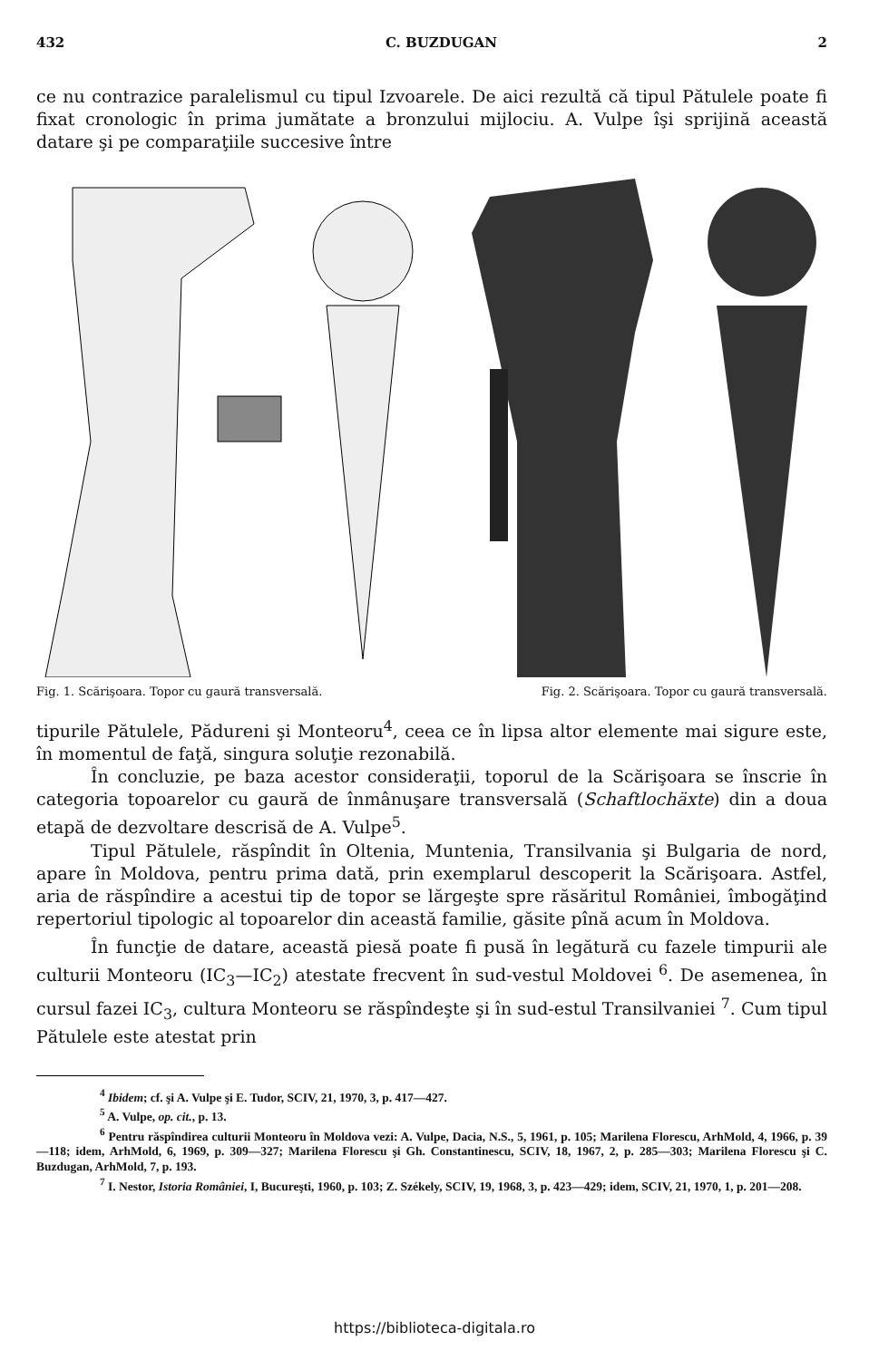432 C. BUZDUGAN 2
ce nu contrazice paralelismul cu tipul Izvoarele. De aici rezultă că tipul Pătulele poate fi fixat cronologic în prima jumătate a bronzului mijlociu. A. Vulpe îşi sprijină această datare şi pe comparaţiile succesive între
Fig. 1. Scărişoara. Topor cu gaură transversală. Fig. 2. Scărişoara. Topor cu gaură transversală.
tipurile Pătulele, Pădureni şi Monteoru<sup>4</sup>, ceea ce în lipsa altor elemente mai sigure este, în momentul de faţă, singura soluţie rezonabilă.
În concluzie, pe baza acestor consideraţii, toporul de la Scărişoara se înscrie în categoria topoarelor cu gaură de înmânuşare transversală (Schaftlochäxte) din a doua etapă de dezvoltare descrisă de A. Vulpe<sup>5</sup>.
Tipul Pătulele, răspîndit în Oltenia, Muntenia, Transilvania şi Bulgaria de nord, apare în Moldova, pentru prima dată, prin exemplarul descoperit la Scărişoara. Astfel, aria de răspîndire a acestui tip de topor se lărgeşte spre răsăritul României, îmbogăţind repertoriul tipologic al topoarelor din această familie, găsite pînă acum în Moldova.
În funcţie de datare, această piesă poate fi pusă în legătură cu fazele timpurii ale culturii Monteoru (IC<sub>3</sub>—IC<sub>2</sub>) atestate frecvent în sud-vestul Moldovei <sup>6</sup>. De asemenea, în cursul fazei IC<sub>3</sub>, cultura Monteoru se răspîndeşte şi în sud-estul Transilvaniei <sup>7</sup>. Cum tipul Pătulele este atestat prin
<sup>4</sup> Ibidem; cf. şi A. Vulpe şi E. Tudor, SCIV, 21, 1970, 3, p. 417—427.
<sup>5</sup> A. Vulpe, op. cit., p. 13.
<sup>6</sup> Pentru răspîndirea culturii Monteoru în Moldova vezi: A. Vulpe, Dacia, N.S., 5, 1961, p. 105; Marilena Florescu, ArhMold, 4, 1966, p. 39—118; idem, ArhMold, 6, 1969, p. 309—327; Marilena Florescu şi Gh. Constantinescu, SCIV, 18, 1967, 2, p. 285—303; Marilena Florescu şi C. Buzdugan, ArhMold, 7, p. 193.
<sup>7</sup> I. Nestor, Istoria României, I, Bucureşti, 1960, p. 103; Z. Székely, SCIV, 19, 1968, 3, p. 423—429; idem, SCIV, 21, 1970, 1, p. 201—208.
https://biblioteca-digitala.ro